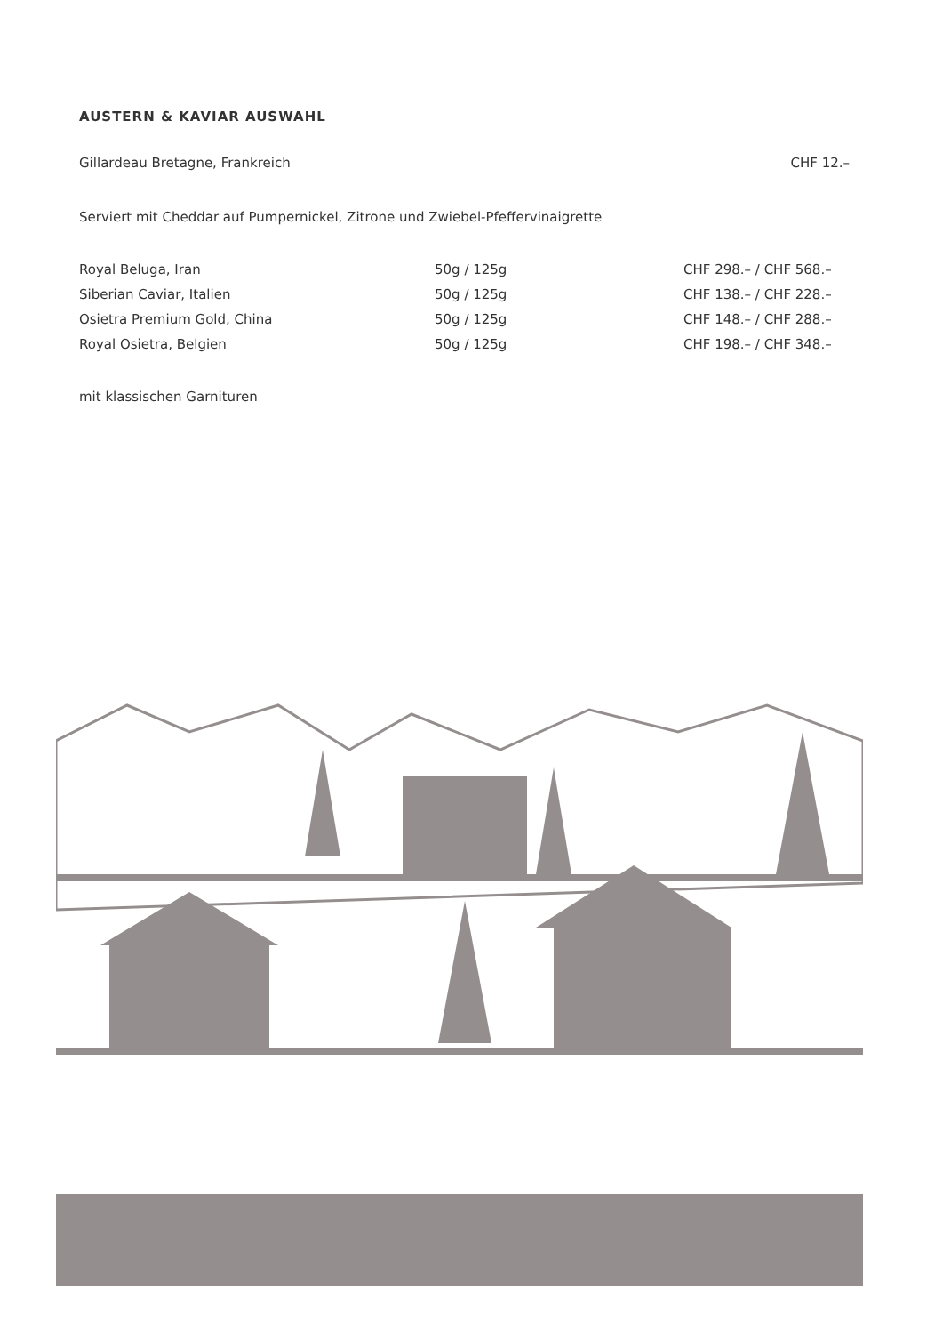AUSTERN & KAVIAR AUSWAHL
Gillardeau Bretagne, Frankreich CHF 12.–
Serviert mit Cheddar auf Pumpernickel, Zitrone und Zwiebel-Pfeffervinaigrette
| Royal Beluga, Iran | 50g / 125g | CHF 298.– / CHF 568.– |
| Siberian Caviar, Italien | 50g / 125g | CHF 138.– / CHF 228.– |
| Osietra Premium Gold, China | 50g / 125g | CHF 148.– / CHF 288.– |
| Royal Osietra, Belgien | 50g / 125g | CHF 198.– / CHF 348.– |
mit klassischen Garnituren